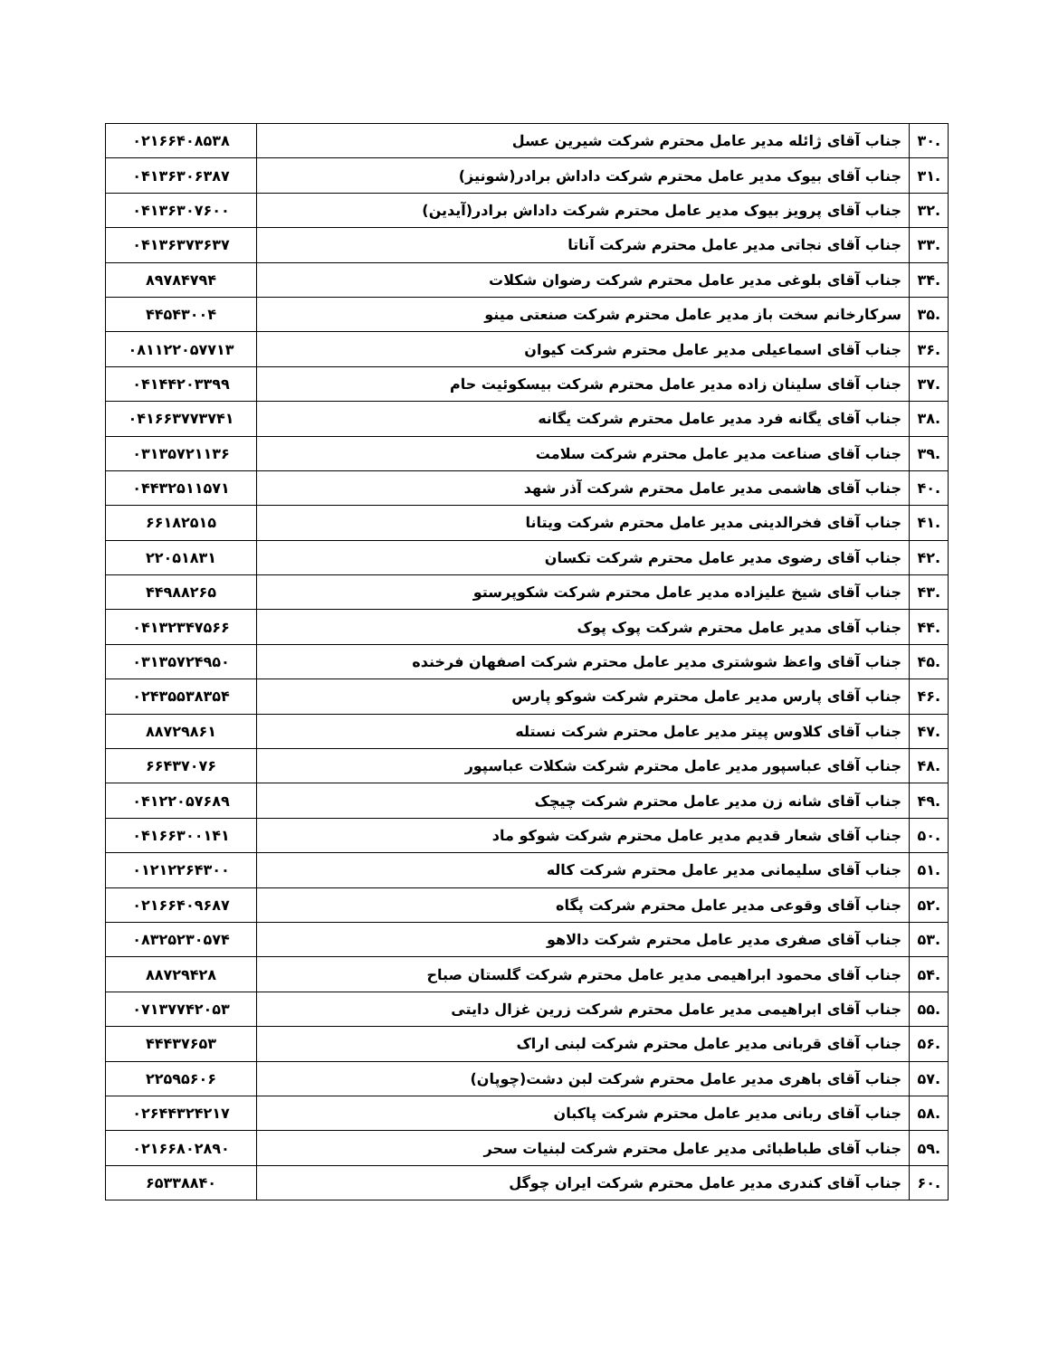| .۳۰ | جناب آقای ژائله مدیر عامل محترم شرکت شیرین عسل | ۰۲۱۶۶۴۰۸۵۳۸ |
| .۳۱ | جناب آقای بیوک مدیر عامل محترم شرکت داداش برادر(شونیز) | ۰۴۱۳۶۳۰۶۳۸۷ |
| .۳۲ | جناب آقای پرویز بیوک مدیر عامل محترم شرکت داداش برادر(آیدین) | ۰۴۱۳۶۳۰۷۶۰۰ |
| .۳۳ | جناب آقای نجاتی مدیر عامل محترم شرکت آناتا | ۰۴۱۳۶۳۷۳۶۳۷ |
| .۳۴ | جناب آقای بلوغی مدیر عامل محترم شرکت رضوان شکلات | ۸۹۷۸۴۷۹۴ |
| .۳۵ | سرکارخانم سخت باز مدیر عامل محترم شرکت صنعتی مینو | ۴۴۵۴۳۰۰۴ |
| .۳۶ | جناب آقای اسماعیلی مدیر عامل محترم شرکت کیوان | ۰۸۱۱۲۲۰۵۷۷۱۳ |
| .۳۷ | جناب آقای سلینان زاده مدیر عامل محترم شرکت بیسکوئیت حام | ۰۴۱۴۴۲۰۳۳۹۹ |
| .۳۸ | جناب آقای یگانه فرد مدیر عامل محترم شرکت یگانه | ۰۴۱۶۶۳۷۷۳۷۴۱ |
| .۳۹ | جناب آقای صناعت مدیر عامل محترم شرکت سلامت | ۰۳۱۳۵۷۲۱۱۳۶ |
| .۴۰ | جناب آقای هاشمی مدیر عامل محترم شرکت آذر شهد | ۰۴۴۳۲۵۱۱۵۷۱ |
| .۴۱ | جناب آقای فخرالدینی مدیر عامل محترم شرکت ویتانا | ۶۶۱۸۲۵۱۵ |
| .۴۲ | جناب آقای رضوی مدیر عامل محترم شرکت تکسان | ۲۲۰۵۱۸۳۱ |
| .۴۳ | جناب آقای شیخ علیزاده مدیر عامل محترم شرکت شکوپرستو | ۴۴۹۸۸۲۶۵ |
| .۴۴ | جناب آقای مدیر عامل محترم شرکت پوک پوک | ۰۴۱۳۲۳۴۷۵۶۶ |
| .۴۵ | جناب آقای واعظ شوشتری مدیر عامل محترم شرکت اصفهان فرخنده | ۰۳۱۳۵۷۲۴۹۵۰ |
| .۴۶ | جناب آقای پارس مدیر عامل محترم شرکت شوکو پارس | ۰۲۴۳۵۵۳۸۳۵۴ |
| .۴۷ | جناب آقای کلاوس پیتر مدیر عامل محترم شرکت نستله | ۸۸۷۲۹۸۶۱ |
| .۴۸ | جناب آقای عباسپور مدیر عامل محترم شرکت شکلات عباسپور | ۶۶۴۳۷۰۷۶ |
| .۴۹ | جناب آقای شانه زن مدیر عامل محترم شرکت چیچک | ۰۴۱۲۲۰۵۷۶۸۹ |
| .۵۰ | جناب آقای شعار قدیم مدیر عامل محترم شرکت شوکو ماد | ۰۴۱۶۶۳۰۰۱۴۱ |
| .۵۱ | جناب آقای سلیمانی مدیر عامل محترم شرکت کاله | ۰۱۲۱۲۲۶۴۳۰۰ |
| .۵۲ | جناب آقای وقوعی مدیر عامل محترم شرکت پگاه | ۰۲۱۶۶۴۰۹۶۸۷ |
| .۵۳ | جناب آقای صفری مدیر عامل محترم شرکت دالاهو | ۰۸۳۲۵۲۳۰۵۷۴ |
| .۵۴ | جناب آقای محمود ابراهیمی مدیر عامل محترم شرکت گلستان صباح | ۸۸۷۲۹۴۲۸ |
| .۵۵ | جناب آقای ابراهیمی مدیر عامل محترم شرکت زرین غزال دایتی | ۰۷۱۳۷۷۴۲۰۵۳ |
| .۵۶ | جناب آقای قربانی مدیر عامل محترم شرکت لبنی اراک | ۴۴۴۳۷۶۵۳ |
| .۵۷ | جناب آقای باهری مدیر عامل محترم شرکت لبن دشت(چوپان) | ۲۲۵۹۵۶۰۶ |
| .۵۸ | جناب آقای ربانی مدیر عامل محترم شرکت پاکبان | ۰۲۶۴۴۳۲۴۲۱۷ |
| .۵۹ | جناب آقای طباطبائی مدیر عامل محترم شرکت لبنیات سحر | ۰۲۱۶۶۸۰۲۸۹۰ |
| .۶۰ | جناب آقای کندری مدیر عامل محترم شرکت ایران چوگل | ۶۵۳۳۸۸۴۰ |